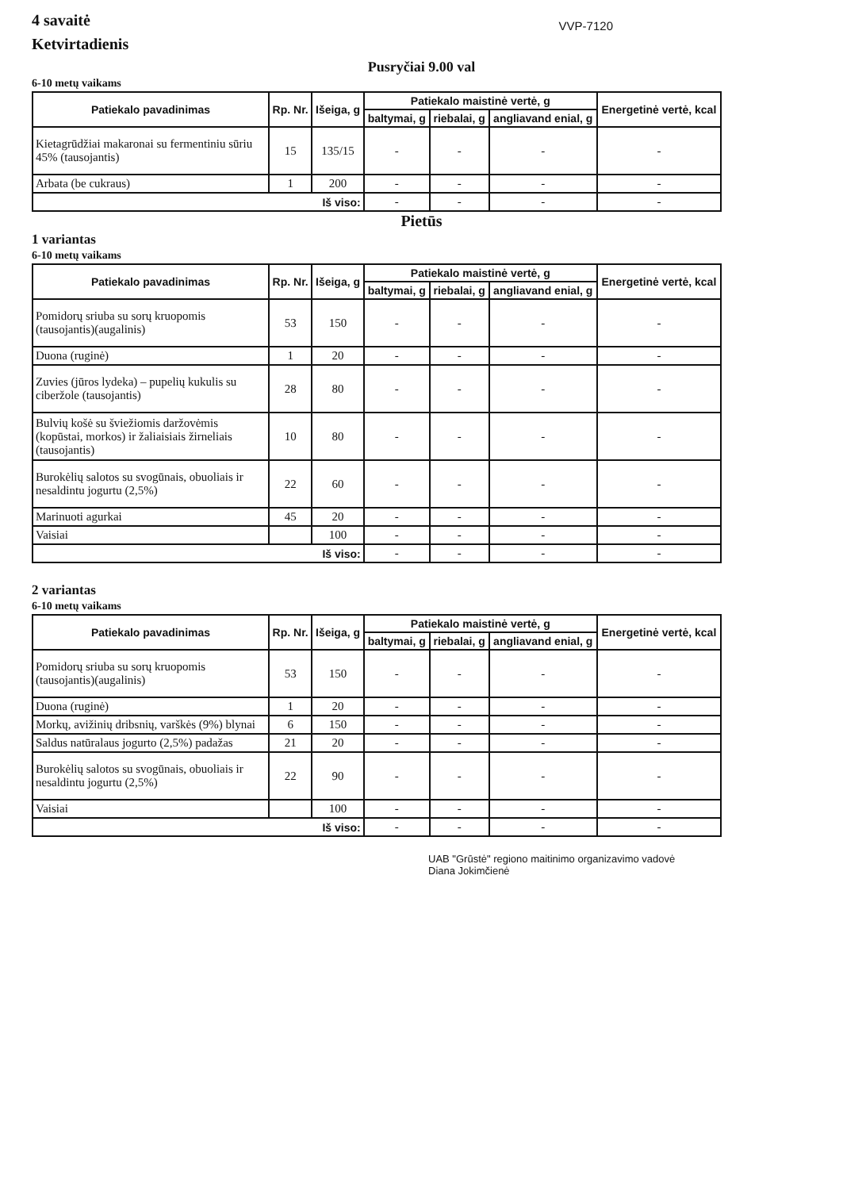4 savaitė
Ketvirtadienis
VVP-7120
Pusryčiai 9.00 val
6-10 metų vaikams
| Patiekalo pavadinimas | Rp. Nr. | Išeiga, g | Patiekalo maistinė vertė, g | | | Energetinė vertė, kcal |
| --- | --- | --- | --- | --- | --- | --- |
| | | | baltymai, g | riebalai, g | angliavand enial, g | |
| Kietagrūdžiai makaronai su fermentiniu sūriu 45% (tausojantis) | 15 | 135/15 | - | - | - | - |
| Arbata (be cukraus) | 1 | 200 | - | - | - | - |
| Iš viso: | | | - | - | - | - |
Pietūs
1 variantas
6-10 metų vaikams
| Patiekalo pavadinimas | Rp. Nr. | Išeiga, g | Patiekalo maistinė vertė, g | | | Energetinė vertė, kcal |
| --- | --- | --- | --- | --- | --- | --- |
| | | | baltymai, g | riebalai, g | angliavand enial, g | |
| Pomidorų sriuba su sorų kruopomis (tausojantis)(augalinis) | 53 | 150 | - | - | - | - |
| Duona (ruginė) | 1 | 20 | - | - | - | - |
| Zuvies (jūros lydeka) – pupelių kukulis su ciberžole (tausojantis) | 28 | 80 | - | - | - | - |
| Bulvių košė su šviežiomis daržovėmis (kopūstai, morkos) ir žaliaisiais žirneliais (tausojantis) | 10 | 80 | - | - | - | - |
| Burokėlių salotos su svogūnais, obuoliais ir nesaldintu jogurtu (2,5%) | 22 | 60 | - | - | - | - |
| Marinuoti agurkai | 45 | 20 | - | - | - | - |
| Vaisiai | | 100 | - | - | - | - |
| Iš viso: | | | - | - | - | - |
2 variantas
6-10 metų vaikams
| Patiekalo pavadinimas | Rp. Nr. | Išeiga, g | Patiekalo maistinė vertė, g | | | Energetinė vertė, kcal |
| --- | --- | --- | --- | --- | --- | --- |
| | | | baltymai, g | riebalai, g | angliavand enial, g | |
| Pomidorų sriuba su sorų kruopomis (tausojantis)(augalinis) | 53 | 150 | - | - | - | - |
| Duona (ruginė) | 1 | 20 | - | - | - | - |
| Morkų, avižinių dribsnių, varškės (9%) blynai | 6 | 150 | - | - | - | - |
| Saldus natūralaus jogurto (2,5%) padažas | 21 | 20 | - | - | - | - |
| Burokėlių salotos su svogūnais, obuoliais ir nesaldintu jogurtu (2,5%) | 22 | 90 | - | - | - | - |
| Vaisiai | | 100 | - | - | - | - |
| Iš viso: | | | - | - | - | - |
UAB "Grūstė" regiono maitinimo organizavimo vadovė
Diana Jokimčienė